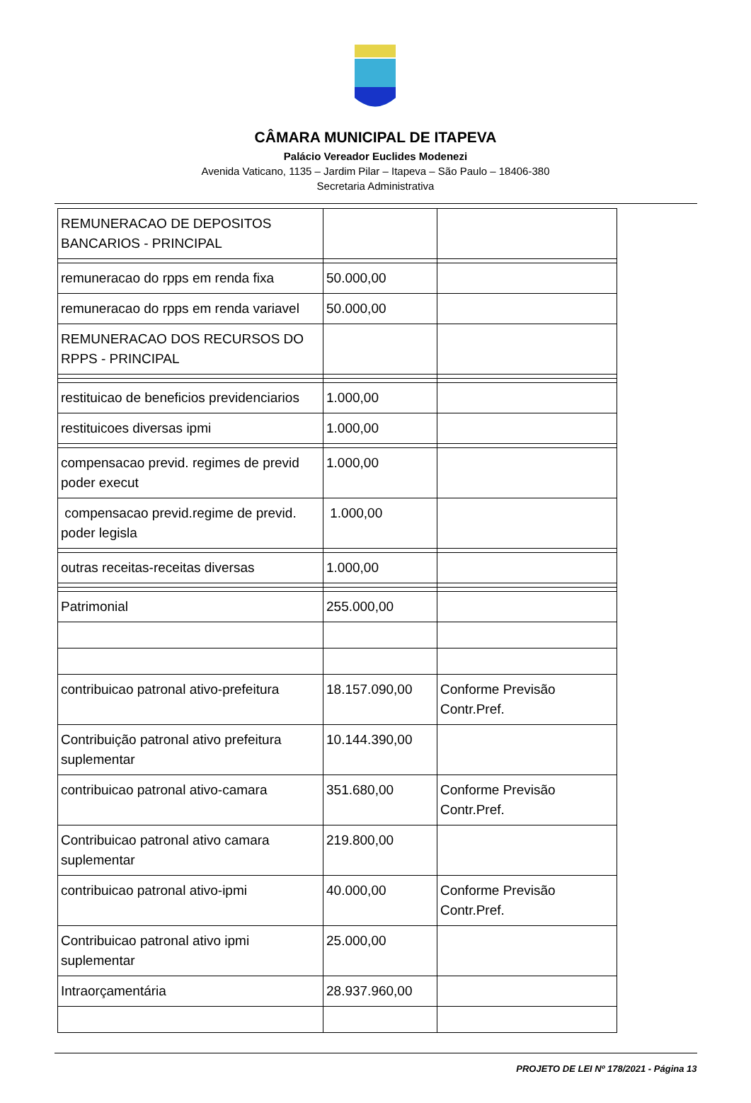CÂMARA MUNICIPAL DE ITAPEVA
Palácio Vereador Euclides Modenezi
Avenida Vaticano, 1135 – Jardim Pilar – Itapeva – São Paulo – 18406-380
Secretaria Administrativa
| REMUNERACAO DE DEPOSITOS BANCARIOS - PRINCIPAL | | |
| remuneracao do rpps em renda fixa | 50.000,00 | |
| remuneracao do rpps em renda variavel | 50.000,00 | |
| REMUNERACAO DOS RECURSOS DO RPPS - PRINCIPAL | | |
| restituicao de beneficios previdenciarios | 1.000,00 | |
| restituicoes diversas ipmi | 1.000,00 | |
| compensacao previd. regimes de previd poder execut | 1.000,00 | |
| compensacao previd.regime de previd. poder legisla | 1.000,00 | |
| outras receitas-receitas diversas | 1.000,00 | |
| Patrimonial | 255.000,00 | |
| contribuicao patronal ativo-prefeitura | 18.157.090,00 | Conforme Previsão Contr.Pref. |
| Contribuição patronal ativo prefeitura suplementar | 10.144.390,00 | |
| contribuicao patronal ativo-camara | 351.680,00 | Conforme Previsão Contr.Pref. |
| Contribuicao patronal ativo camara suplementar | 219.800,00 | |
| contribuicao patronal ativo-ipmi | 40.000,00 | Conforme Previsão Contr.Pref. |
| Contribuicao patronal ativo ipmi suplementar | 25.000,00 | |
| Intraorçamentária | 28.937.960,00 | |
PROJETO DE LEI Nº 178/2021 - Página 13